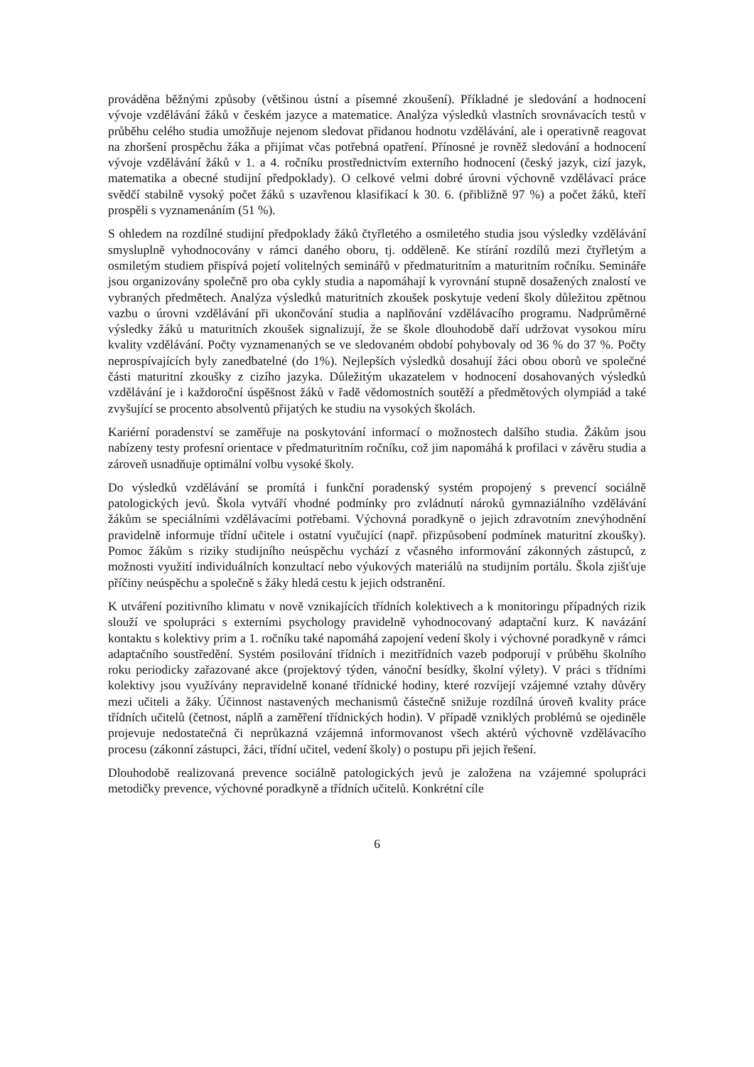prováděna běžnými způsoby (většinou ústní a písemné zkoušení). Příkladné je sledování a hodnocení vývoje vzdělávání žáků v českém jazyce a matematice. Analýza výsledků vlastních srovnávacích testů v průběhu celého studia umožňuje nejenom sledovat přidanou hodnotu vzdělávání, ale i operativně reagovat na zhoršení prospěchu žáka a přijímat včas potřebná opatření. Přínosné je rovněž sledování a hodnocení vývoje vzdělávání žáků v 1. a 4. ročníku prostřednictvím externího hodnocení (český jazyk, cizí jazyk, matematika a obecné studijní předpoklady). O celkové velmi dobré úrovni výchovně vzdělávací práce svědčí stabilně vysoký počet žáků s uzavřenou klasifikací k 30. 6. (přibližně 97 %) a počet žáků, kteří prospěli s vyznamenáním (51 %).
S ohledem na rozdílné studijní předpoklady žáků čtyřletého a osmiletého studia jsou výsledky vzdělávání smysluplně vyhodnocovány v rámci daného oboru, tj. odděleně. Ke stírání rozdílů mezi čtyřletým a osmiletým studiem přispívá pojetí volitelných seminářů v předmaturitním a maturitním ročníku. Semináře jsou organizovány společně pro oba cykly studia a napomáhají k vyrovnání stupně dosažených znalostí ve vybraných předmětech. Analýza výsledků maturitních zkoušek poskytuje vedení školy důležitou zpětnou vazbu o úrovni vzdělávání při ukončování studia a naplňování vzdělávacího programu. Nadprůměrné výsledky žáků u maturitních zkoušek signalizují, že se škole dlouhodobě daří udržovat vysokou míru kvality vzdělávání. Počty vyznamenaných se ve sledovaném období pohybovaly od 36 % do 37 %. Počty neprospívajících byly zanedbatelné (do 1%). Nejlepších výsledků dosahují žáci obou oborů ve společné části maturitní zkoušky z cizího jazyka. Důležitým ukazatelem v hodnocení dosahovaných výsledků vzdělávání je i každoroční úspěšnost žáků v řadě vědomostních soutěží a předmětových olympiád a také zvyšující se procento absolventů přijatých ke studiu na vysokých školách.
Kariérní poradenství se zaměřuje na poskytování informací o možnostech dalšího studia. Žákům jsou nabízeny testy profesní orientace v předmaturitním ročníku, což jim napomáhá k profilaci v závěru studia a zároveň usnadňuje optimální volbu vysoké školy.
Do výsledků vzdělávání se promítá i funkční poradenský systém propojený s prevencí sociálně patologických jevů. Škola vytváří vhodné podmínky pro zvládnutí nároků gymnaziálního vzdělávání žákům se speciálními vzdělávacími potřebami. Výchovná poradkyně o jejich zdravotním znevýhodnění pravidelně informuje třídní učitele i ostatní vyučující (např. přizpůsobení podmínek maturitní zkoušky). Pomoc žákům s riziky studijního neúspěchu vychází z včasného informování zákonných zástupců, z možnosti využití individuálních konzultací nebo výukových materiálů na studijním portálu. Škola zjišťuje příčiny neúspěchu a společně s žáky hledá cestu k jejich odstranění.
K utváření pozitivního klimatu v nově vznikajících třídních kolektivech a k monitoringu případných rizik slouží ve spolupráci s externími psychology pravidelně vyhodnocovaný adaptační kurz. K navázání kontaktu s kolektivy prim a 1. ročníku také napomáhá zapojení vedení školy i výchovné poradkyně v rámci adaptačního soustředění. Systém posilování třídních i mezitřídních vazeb podporují v průběhu školního roku periodicky zařazované akce (projektový týden, vánoční besídky, školní výlety). V práci s třídními kolektivy jsou využívány nepravidelně konané třídnické hodiny, které rozvíjejí vzájemné vztahy důvěry mezi učiteli a žáky. Účinnost nastavených mechanismů částečně snižuje rozdílná úroveň kvality práce třídních učitelů (četnost, náplň a zaměření třídnických hodin). V případě vzniklých problémů se ojediněle projevuje nedostatečná či neprůkazná vzájemná informovanost všech aktérů výchovně vzdělávacího procesu (zákonní zástupci, žáci, třídní učitel, vedení školy) o postupu při jejich řešení.
Dlouhodobě realizovaná prevence sociálně patologických jevů je založena na vzájemné spolupráci metodičky prevence, výchovné poradkyně a třídních učitelů. Konkrétní cíle
6